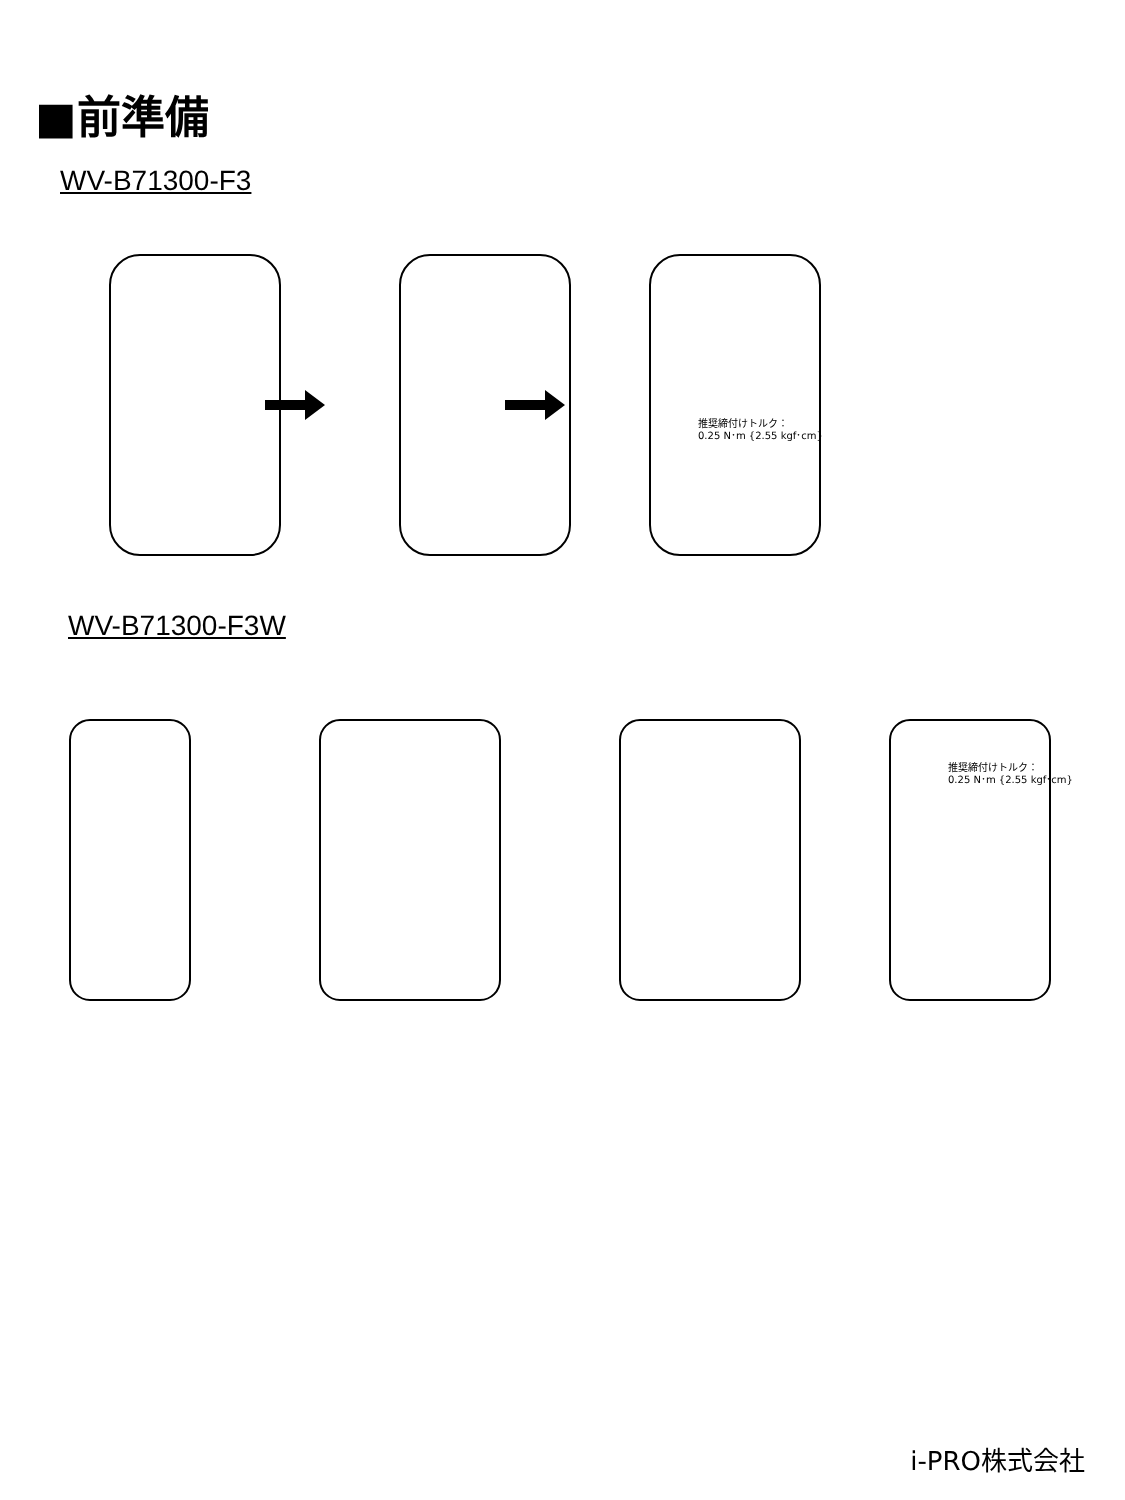■前準備
WV-B71300-F3
推奨締付けトルク：
0.25 N･m {2.55 kgf･cm}
WV-B71300-F3W
推奨締付けトルク：
0.25 N･m {2.55 kgf･cm}
i-PRO株式会社